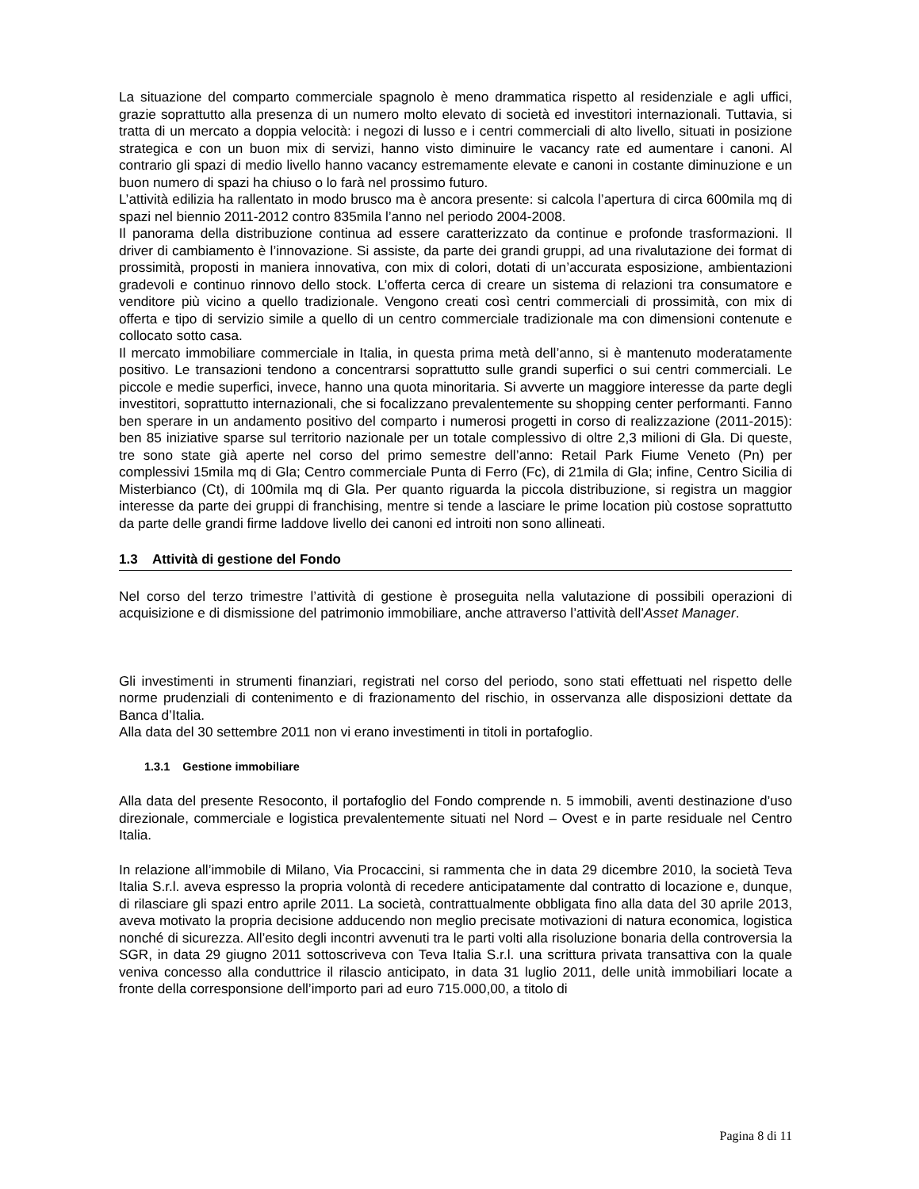La situazione del comparto commerciale spagnolo è meno drammatica rispetto al residenziale e agli uffici, grazie soprattutto alla presenza di un numero molto elevato di società ed investitori internazionali. Tuttavia, si tratta di un mercato a doppia velocità: i negozi di lusso e i centri commerciali di alto livello, situati in posizione strategica e con un buon mix di servizi, hanno visto diminuire le vacancy rate ed aumentare i canoni. Al contrario gli spazi di medio livello hanno vacancy estremamente elevate e canoni in costante diminuzione e un buon numero di spazi ha chiuso o lo farà nel prossimo futuro.
L’attività edilizia ha rallentato in modo brusco ma è ancora presente: si calcola l’apertura di circa 600mila mq di spazi nel biennio 2011-2012 contro 835mila l’anno nel periodo 2004-2008.
Il panorama della distribuzione continua ad essere caratterizzato da continue e profonde trasformazioni. Il driver di cambiamento è l’innovazione. Si assiste, da parte dei grandi gruppi, ad una rivalutazione dei format di prossimità, proposti in maniera innovativa, con mix di colori, dotati di un’accurata esposizione, ambientazioni gradevoli e continuo rinnovo dello stock. L’offerta cerca di creare un sistema di relazioni tra consumatore e venditore più vicino a quello tradizionale. Vengono creati così centri commerciali di prossimità, con mix di offerta e tipo di servizio simile a quello di un centro commerciale tradizionale ma con dimensioni contenute e collocato sotto casa.
Il mercato immobiliare commerciale in Italia, in questa prima metà dell’anno, si è mantenuto moderatamente positivo. Le transazioni tendono a concentrarsi soprattutto sulle grandi superfici o sui centri commerciali. Le piccole e medie superfici, invece, hanno una quota minoritaria. Si avverte un maggiore interesse da parte degli investitori, soprattutto internazionali, che si focalizzano prevalentemente su shopping center performanti. Fanno ben sperare in un andamento positivo del comparto i numerosi progetti in corso di realizzazione (2011-2015): ben 85 iniziative sparse sul territorio nazionale per un totale complessivo di oltre 2,3 milioni di Gla. Di queste, tre sono state già aperte nel corso del primo semestre dell’anno: Retail Park Fiume Veneto (Pn) per complessivi 15mila mq di Gla; Centro commerciale Punta di Ferro (Fc), di 21mila di Gla; infine, Centro Sicilia di Misterbianco (Ct), di 100mila mq di Gla. Per quanto riguarda la piccola distribuzione, si registra un maggior interesse da parte dei gruppi di franchising, mentre si tende a lasciare le prime location più costose soprattutto da parte delle grandi firme laddove livello dei canoni ed introiti non sono allineati.
1.3 Attività di gestione del Fondo
Nel corso del terzo trimestre l’attività di gestione è proseguita nella valutazione di possibili operazioni di acquisizione e di dismissione del patrimonio immobiliare, anche attraverso l’attività dell’Asset Manager.
Gli investimenti in strumenti finanziari, registrati nel corso del periodo, sono stati effettuati nel rispetto delle norme prudenziali di contenimento e di frazionamento del rischio, in osservanza alle disposizioni dettate da Banca d’Italia.
Alla data del 30 settembre 2011 non vi erano investimenti in titoli in portafoglio.
1.3.1 Gestione immobiliare
Alla data del presente Resoconto, il portafoglio del Fondo comprende n. 5 immobili, aventi destinazione d’uso direzionale, commerciale e logistica prevalentemente situati nel Nord – Ovest e in parte residuale nel Centro Italia.
In relazione all’immobile di Milano, Via Procaccini, si rammenta che in data 29 dicembre 2010, la società Teva Italia S.r.l. aveva espresso la propria volontà di recedere anticipatamente dal contratto di locazione e, dunque, di rilasciare gli spazi entro aprile 2011. La società, contrattualmente obbligata fino alla data del 30 aprile 2013, aveva motivato la propria decisione adducendo non meglio precisate motivazioni di natura economica, logistica nonché di sicurezza. All’esito degli incontri avvenuti tra le parti volti alla risoluzione bonaria della controversia la SGR, in data 29 giugno 2011 sottoscriveva con Teva Italia S.r.l. una scrittura privata transattiva con la quale veniva concesso alla conduttrice il rilascio anticipato, in data 31 luglio 2011, delle unità immobiliari locate a fronte della corresponsione dell’importo pari ad euro 715.000,00, a titolo di
Pagina 8 di 11